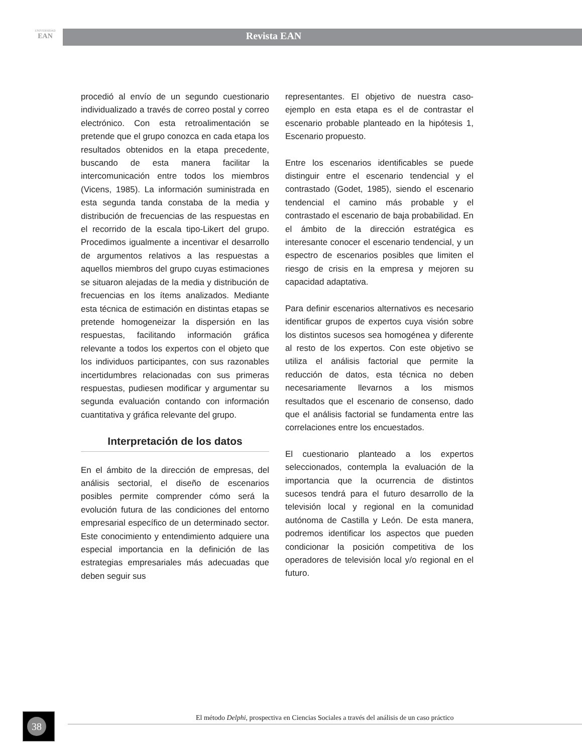UNIVERSIDAD
EAN
Revista EAN
procedió al envío de un segundo cuestionario individualizado a través de correo postal y correo electrónico. Con esta retroalimentación se pretende que el grupo conozca en cada etapa los resultados obtenidos en la etapa precedente, buscando de esta manera facilitar la intercomunicación entre todos los miembros (Vicens, 1985). La información suministrada en esta segunda tanda constaba de la media y distribución de frecuencias de las respuestas en el recorrido de la escala tipo-Likert del grupo. Procedimos igualmente a incentivar el desarrollo de argumentos relativos a las respuestas a aquellos miembros del grupo cuyas estimaciones se situaron alejadas de la media y distribución de frecuencias en los ítems analizados. Mediante esta técnica de estimación en distintas etapas se pretende homogeneizar la dispersión en las respuestas, facilitando información gráfica relevante a todos los expertos con el objeto que los individuos participantes, con sus razonables incertidumbres relacionadas con sus primeras respuestas, pudiesen modificar y argumentar su segunda evaluación contando con información cuantitativa y gráfica relevante del grupo.
Interpretación de los datos
En el ámbito de la dirección de empresas, del análisis sectorial, el diseño de escenarios posibles permite comprender cómo será la evolución futura de las condiciones del entorno empresarial específico de un determinado sector. Este conocimiento y entendimiento adquiere una especial importancia en la definición de las estrategias empresariales más adecuadas que deben seguir sus
representantes. El objetivo de nuestra caso-ejemplo en esta etapa es el de contrastar el escenario probable planteado en la hipótesis 1, Escenario propuesto.
Entre los escenarios identificables se puede distinguir entre el escenario tendencial y el contrastado (Godet, 1985), siendo el escenario tendencial el camino más probable y el contrastado el escenario de baja probabilidad. En el ámbito de la dirección estratégica es interesante conocer el escenario tendencial, y un espectro de escenarios posibles que limiten el riesgo de crisis en la empresa y mejoren su capacidad adaptativa.
Para definir escenarios alternativos es necesario identificar grupos de expertos cuya visión sobre los distintos sucesos sea homogénea y diferente al resto de los expertos. Con este objetivo se utiliza el análisis factorial que permite la reducción de datos, esta técnica no deben necesariamente llevarnos a los mismos resultados que el escenario de consenso, dado que el análisis factorial se fundamenta entre las correlaciones entre los encuestados.
El cuestionario planteado a los expertos seleccionados, contempla la evaluación de la importancia que la ocurrencia de distintos sucesos tendrá para el futuro desarrollo de la televisión local y regional en la comunidad autónoma de Castilla y León. De esta manera, podremos identificar los aspectos que pueden condicionar la posición competitiva de los operadores de televisión local y/o regional en el futuro.
38 El método Delphi, prospectiva en Ciencias Sociales a través del análisis de un caso práctico